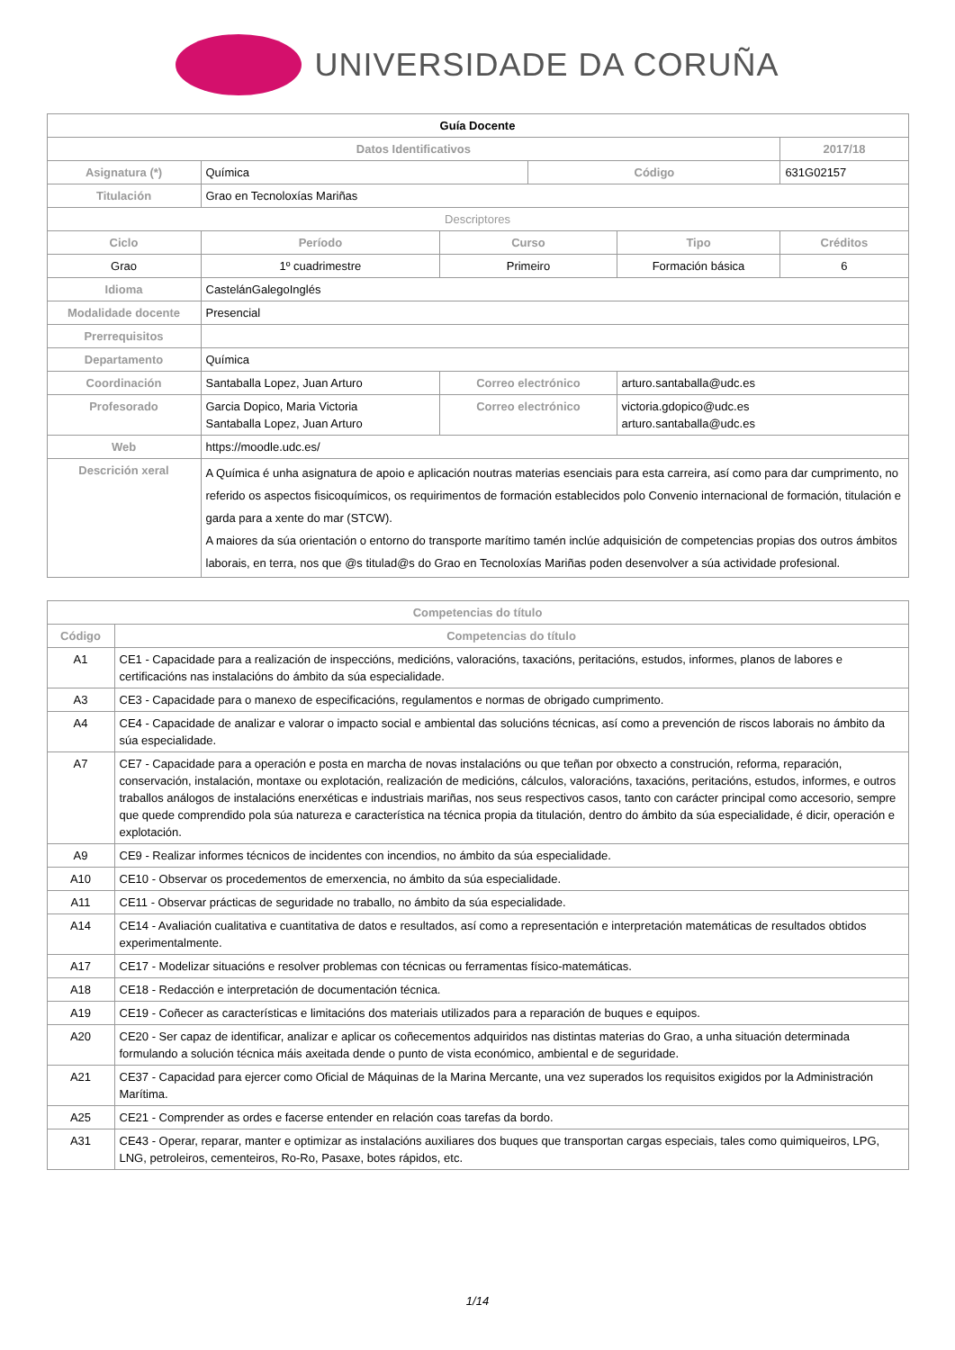UNIVERSIDADE DA CORUÑA
| Guía Docente | | | | | | |
| Datos Identificativos | | | | | | 2017/18 |
| Asignatura (*) | Química | | | Código | | 631G02157 |
| Titulación | Grao en Tecnoloxías Mariñas | | | | | |
| Descriptores | | | | | | |
| Ciclo | | Período | Curso | | Tipo | Créditos |
| Grao | | 1º cuadrimestre | Primeiro | | Formación básica | 6 |
| Idioma | CastelánGalegoInglés | | | | | |
| Modalidade docente | Presencial | | | | | |
| Prerrequisitos | | | | | | |
| Departamento | Química | | | | | |
| Coordinación | Santaballa Lopez, Juan Arturo | | Correo electrónico | | arturo.santaballa@udc.es | |
| Profesorado | Garcia Dopico, Maria Victoria Santaballa Lopez, Juan Arturo | | Correo electrónico | | victoria.gdopico@udc.es arturo.santaballa@udc.es | |
| Web | https://moodle.udc.es/ | | | | | |
| Descrición xeral | A Química é unha asignatura de apoio e aplicación noutras materias esenciais para esta carreira, así como para dar cumprimento, no referido os aspectos fisicoquímicos, os requirimentos de formación establecidos polo Convenio internacional de formación, titulación e garda para a xente do mar (STCW). A maiores da súa orientación o entorno do transporte marítimo tamén inclúe adquisición de competencias propias dos outros ámbitos laborais, en terra, nos que @s titulad@s do Grao en Tecnoloxías Mariñas poden desenvolver a súa actividade profesional. | | | | | |
| Competencias do título | |
| --- | --- |
| Código | Competencias do título |
| A1 | CE1 - Capacidade para a realización de inspeccións, medicións, valoracións, taxacións, peritacións, estudos, informes, planos de labores e certificacións nas instalacións do ámbito da súa especialidade. |
| A3 | CE3 - Capacidade para o manexo de especificacións, regulamentos e normas de obrigado cumprimento. |
| A4 | CE4 - Capacidade de analizar e valorar o impacto social e ambiental das solucións técnicas, así como a prevención de riscos laborais no ámbito da súa especialidade. |
| A7 | CE7 - Capacidade para a operación e posta en marcha de novas instalacións ou que teñan por obxecto a construción, reforma, reparación, conservación, instalación, montaxe ou explotación, realización de medicións, cálculos, valoracións, taxacións, peritacións, estudos, informes, e outros traballos análogos de instalacións enerxéticas e industriais mariñas, nos seus respectivos casos, tanto con carácter principal como accesorio, sempre que quede comprendido pola súa natureza e característica na técnica propia da titulación, dentro do ámbito da súa especialidade, é dicir, operación e explotación. |
| A9 | CE9 - Realizar informes técnicos de incidentes con incendios, no ámbito da súa especialidade. |
| A10 | CE10 - Observar os procedementos de emerxencia, no ámbito da súa especialidade. |
| A11 | CE11 - Observar prácticas de seguridade no traballo, no ámbito da súa especialidade. |
| A14 | CE14 - Avaliación cualitativa e cuantitativa de datos e resultados, así como a representación e interpretación matemáticas de resultados obtidos experimentalmente. |
| A17 | CE17 - Modelizar situacións e resolver problemas con técnicas ou ferramentas físico-matemáticas. |
| A18 | CE18 - Redacción e interpretación de documentación técnica. |
| A19 | CE19 - Coñecer as características e limitacións dos materiais utilizados para a reparación de buques e equipos. |
| A20 | CE20 - Ser capaz de identificar, analizar e aplicar os coñecementos adquiridos nas distintas materias do Grao, a unha situación determinada formulando a solución técnica máis axeitada dende o punto de vista económico, ambiental e de seguridade. |
| A21 | CE37 - Capacidad para ejercer como Oficial de Máquinas de la Marina Mercante, una vez superados los requisitos exigidos por la Administración Marítima. |
| A25 | CE21 - Comprender as ordes e facerse entender en relación coas tarefas da bordo. |
| A31 | CE43 - Operar, reparar, manter e optimizar as instalacións auxiliares dos buques que transportan cargas especiais, tales como quimiqueiros, LPG, LNG, petroleiros, cementeiros, Ro-Ro, Pasaxe, botes rápidos, etc. |
1/14